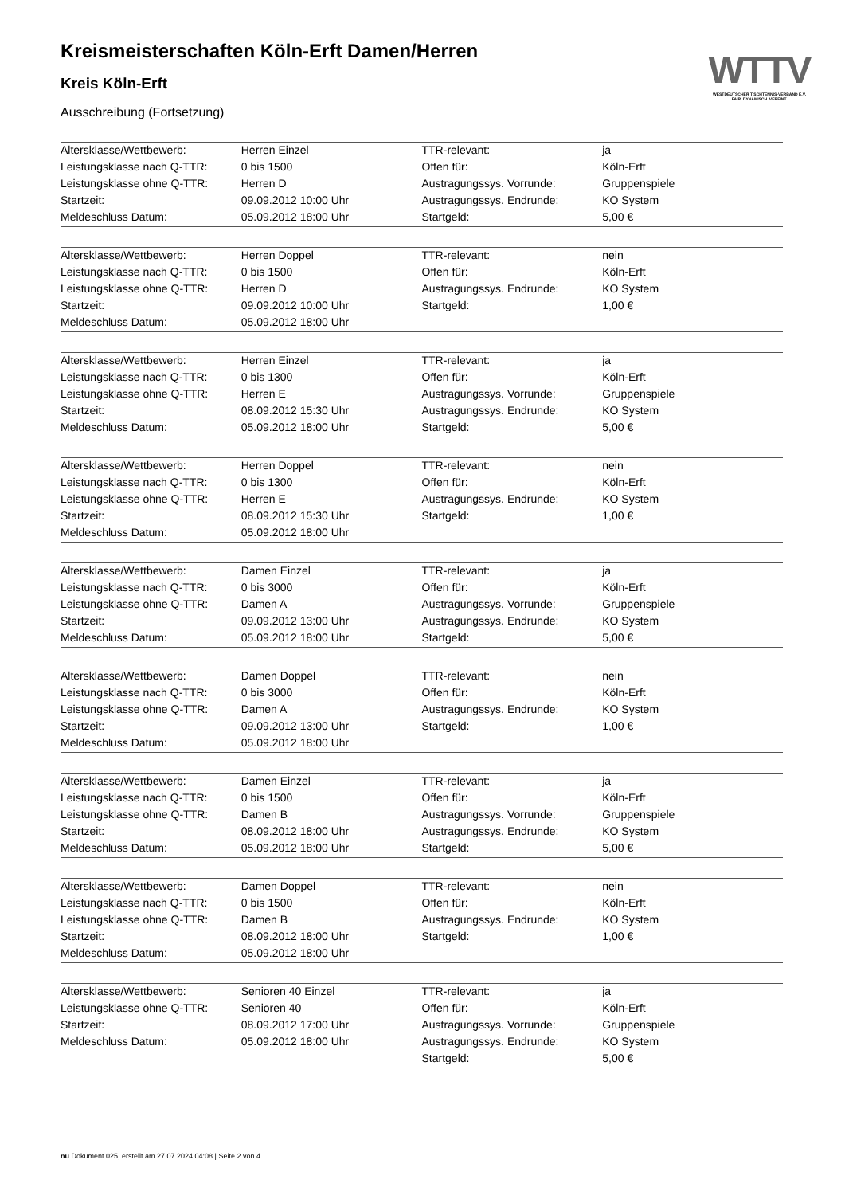Kreismeisterschaften Köln-Erft Damen/Herren
Kreis Köln-Erft
Ausschreibung (Fortsetzung)
WTTV
WESTDEUTSCHER TISCHTENNIS-VERBAND E.V.
FAIR. DYNAMISCH. VEREINT.
| Altersklasse/Wettbewerb: | Herren Einzel | TTR-relevant: | ja |
| Leistungsklasse nach Q-TTR: | 0 bis 1500 | Offen für: | Köln-Erft |
| Leistungsklasse ohne Q-TTR: | Herren D | Austragungssys. Vorrunde: | Gruppenspiele |
| Startzeit: | 09.09.2012 10:00 Uhr | Austragungssys. Endrunde: | KO System |
| Meldeschluss Datum: | 05.09.2012 18:00 Uhr | Startgeld: | 5,00 € |
| Altersklasse/Wettbewerb: | Herren Doppel | TTR-relevant: | nein |
| Leistungsklasse nach Q-TTR: | 0 bis 1500 | Offen für: | Köln-Erft |
| Leistungsklasse ohne Q-TTR: | Herren D | Austragungssys. Endrunde: | KO System |
| Startzeit: | 09.09.2012 10:00 Uhr | Startgeld: | 1,00 € |
| Meldeschluss Datum: | 05.09.2012 18:00 Uhr | | |
| Altersklasse/Wettbewerb: | Herren Einzel | TTR-relevant: | ja |
| Leistungsklasse nach Q-TTR: | 0 bis 1300 | Offen für: | Köln-Erft |
| Leistungsklasse ohne Q-TTR: | Herren E | Austragungssys. Vorrunde: | Gruppenspiele |
| Startzeit: | 08.09.2012 15:30 Uhr | Austragungssys. Endrunde: | KO System |
| Meldeschluss Datum: | 05.09.2012 18:00 Uhr | Startgeld: | 5,00 € |
| Altersklasse/Wettbewerb: | Herren Doppel | TTR-relevant: | nein |
| Leistungsklasse nach Q-TTR: | 0 bis 1300 | Offen für: | Köln-Erft |
| Leistungsklasse ohne Q-TTR: | Herren E | Austragungssys. Endrunde: | KO System |
| Startzeit: | 08.09.2012 15:30 Uhr | Startgeld: | 1,00 € |
| Meldeschluss Datum: | 05.09.2012 18:00 Uhr | | |
| Altersklasse/Wettbewerb: | Damen Einzel | TTR-relevant: | ja |
| Leistungsklasse nach Q-TTR: | 0 bis 3000 | Offen für: | Köln-Erft |
| Leistungsklasse ohne Q-TTR: | Damen A | Austragungssys. Vorrunde: | Gruppenspiele |
| Startzeit: | 09.09.2012 13:00 Uhr | Austragungssys. Endrunde: | KO System |
| Meldeschluss Datum: | 05.09.2012 18:00 Uhr | Startgeld: | 5,00 € |
| Altersklasse/Wettbewerb: | Damen Doppel | TTR-relevant: | nein |
| Leistungsklasse nach Q-TTR: | 0 bis 3000 | Offen für: | Köln-Erft |
| Leistungsklasse ohne Q-TTR: | Damen A | Austragungssys. Endrunde: | KO System |
| Startzeit: | 09.09.2012 13:00 Uhr | Startgeld: | 1,00 € |
| Meldeschluss Datum: | 05.09.2012 18:00 Uhr | | |
| Altersklasse/Wettbewerb: | Damen Einzel | TTR-relevant: | ja |
| Leistungsklasse nach Q-TTR: | 0 bis 1500 | Offen für: | Köln-Erft |
| Leistungsklasse ohne Q-TTR: | Damen B | Austragungssys. Vorrunde: | Gruppenspiele |
| Startzeit: | 08.09.2012 18:00 Uhr | Austragungssys. Endrunde: | KO System |
| Meldeschluss Datum: | 05.09.2012 18:00 Uhr | Startgeld: | 5,00 € |
| Altersklasse/Wettbewerb: | Damen Doppel | TTR-relevant: | nein |
| Leistungsklasse nach Q-TTR: | 0 bis 1500 | Offen für: | Köln-Erft |
| Leistungsklasse ohne Q-TTR: | Damen B | Austragungssys. Endrunde: | KO System |
| Startzeit: | 08.09.2012 18:00 Uhr | Startgeld: | 1,00 € |
| Meldeschluss Datum: | 05.09.2012 18:00 Uhr | | |
| Altersklasse/Wettbewerb: | Senioren 40 Einzel | TTR-relevant: | ja |
| Leistungsklasse ohne Q-TTR: | Senioren 40 | Offen für: | Köln-Erft |
| Startzeit: | 08.09.2012 17:00 Uhr | Austragungssys. Vorrunde: | Gruppenspiele |
| Meldeschluss Datum: | 05.09.2012 18:00 Uhr | Austragungssys. Endrunde: | KO System |
| | | Startgeld: | 5,00 € |
nu.Dokument 025, erstellt am 27.07.2024 04:08 | Seite 2 von 4